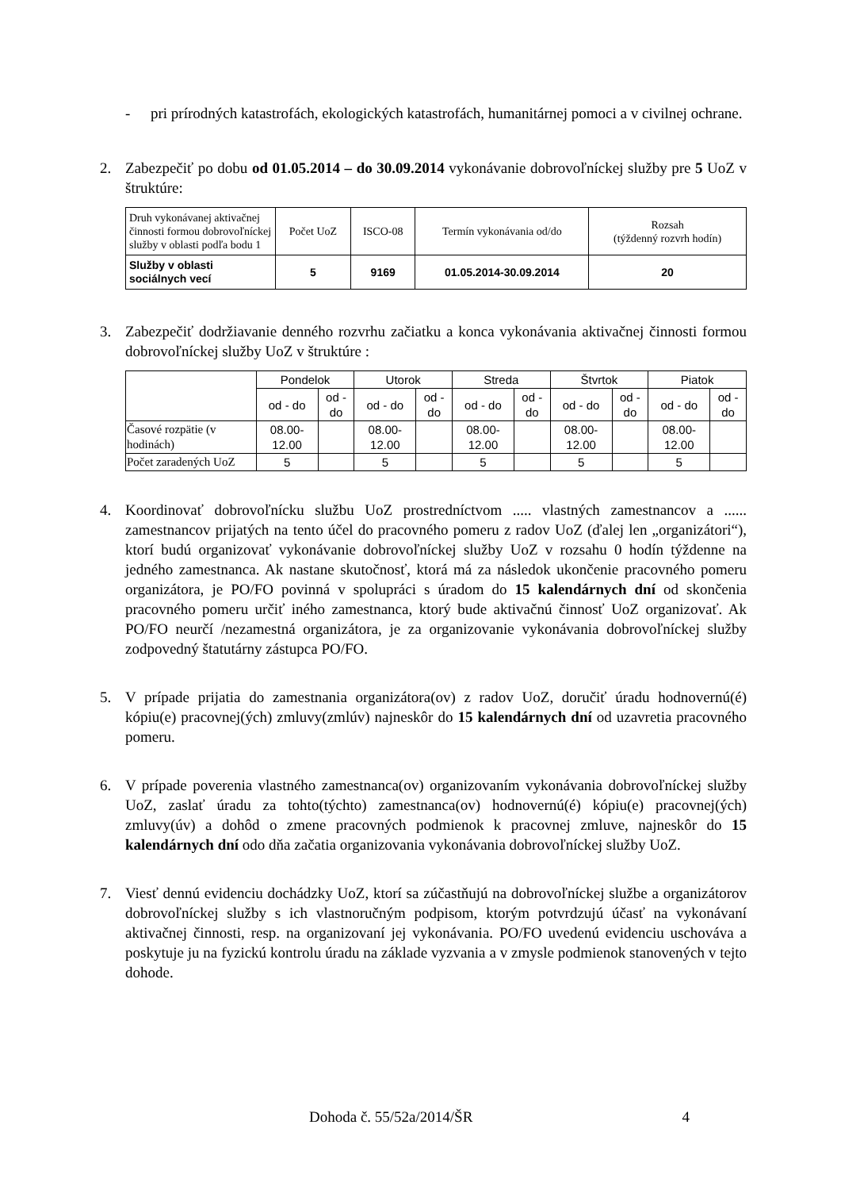- pri prírodných katastrofách, ekologických katastrofách, humanitárnej pomoci a v civilnej ochrane.
2. Zabezpečiť po dobu od 01.05.2014 – do 30.09.2014 vykonávanie dobrovoľníckej služby pre 5 UoZ v štruktúre:
| Druh vykonávanej aktivačnej činnosti formou dobrovoľníckej služby v oblasti podľa bodu 1 | Počet UoZ | ISCO-08 | Termín vykonávania od/do | Rozsah (týždenný rozvrh hodín) |
| Služby v oblasti sociálnych vecí | 5 | 9169 | 01.05.2014-30.09.2014 | 20 |
3. Zabezpečiť dodržiavanie denného rozvrhu začiatku a konca vykonávania aktivačnej činnosti formou dobrovoľníckej služby UoZ v štruktúre :
| | Pondelok | | Utorok | | Streda | | Štvrtok | | Piatok | |
| | od - do | od - do | od - do | od - do | od - do | od - do | od - do | od - do | od - do | od - do |
| Časové rozpätie (v hodinách) | 08.00-12.00 | | 08.00-12.00 | | 08.00-12.00 | | 08.00-12.00 | | 08.00-12.00 | |
| Počet zaradených UoZ | 5 | | 5 | | 5 | | 5 | | 5 | |
4. Koordinovať dobrovoľnícku službu UoZ prostredníctvom ..... vlastných zamestnancov a ...... zamestnancov prijatých na tento účel do pracovného pomeru z radov UoZ (ďalej len „organizátori“), ktorí budú organizovať vykonávanie dobrovoľníckej služby UoZ v rozsahu 0 hodín týždenne na jedného zamestnanca. Ak nastane skutočnosť, ktorá má za následok ukončenie pracovného pomeru organizátora, je PO/FO povinná v spolupráci s úradom do 15 kalendárnych dní od skončenia pracovného pomeru určiť iného zamestnanca, ktorý bude aktivačnú činnosť UoZ organizovať. Ak PO/FO neurčí /nezamestná organizátora, je za organizovanie vykonávania dobrovoľníckej služby zodpovedný štatutárny zástupca PO/FO.
5. V prípade prijatia do zamestnania organizátora(ov) z radov UoZ, doručiť úradu hodnovernú(é) kópiu(e) pracovnej(ých) zmluvy(zmlúv) najneskôr do 15 kalendárnych dní od uzavretia pracovného pomeru.
6. V prípade poverenia vlastného zamestnanca(ov) organizovaním vykonávania dobrovoľníckej služby UoZ, zaslať úradu za tohto(týchto) zamestnanca(ov) hodnovernú(é) kópiu(e) pracovnej(ých) zmluvy(úv) a dohôd o zmene pracovných podmienok k pracovnej zmluve, najneskôr do 15 kalendárnych dní odo dňa začatia organizovania vykonávania dobrovoľníckej služby UoZ.
7. Viesť dennú evidenciu dochádzky UoZ, ktorí sa zúčastňujú na dobrovoľníckej službe a organizátorov dobrovoľníckej služby s ich vlastnoručným podpisom, ktorým potvrdzujú účasť na vykonávaní aktivačnej činnosti, resp. na organizovaní jej vykonávania. PO/FO uvedenú evidenciu uschováva a poskytuje ju na fyzickú kontrolu úradu na základe vyzvania a v zmysle podmienok stanovených v tejto dohode.
Dohoda č. 55/52a/2014/ŠR 4